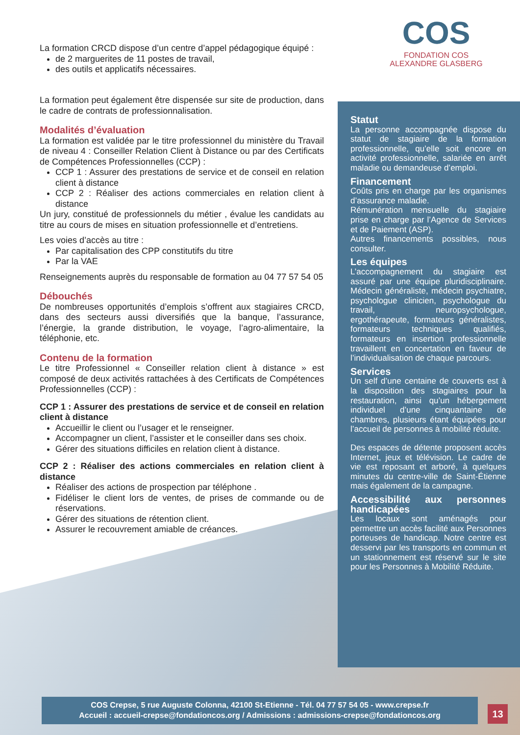COS
FONDATION COS
ALEXANDRE GLASBERG
La formation CRCD dispose d’un centre d’appel pédagogique équipé :
de 2 marguerites de 11 postes de travail,
des outils et applicatifs nécessaires.
La formation peut également être dispensée sur site de production, dans le cadre de contrats de professionnalisation.
Modalités d’évaluation
La formation est validée par le titre professionnel du ministère du Travail de niveau 4 : Conseiller Relation Client à Distance ou par des Certificats de Compétences Professionnelles (CCP) :
CCP 1 : Assurer des prestations de service et de conseil en relation client à distance
CCP 2 : Réaliser des actions commerciales en relation client à distance
Un jury, constitué de professionnels du métier , évalue les candidats au titre au cours de mises en situation professionnelle et d’entretiens.
Les voies d’accès au titre :
Par capitalisation des CPP constitutifs du titre
Par la VAE
Renseignements auprès du responsable de formation au 04 77 57 54 05
Débouchés
De nombreuses opportunités d’emplois s’offrent aux stagiaires CRCD, dans des secteurs aussi diversifiés que la banque, l’assurance, l’énergie, la grande distribution, le voyage, l’agro-alimentaire, la téléphonie, etc.
Contenu de la formation
Le titre Professionnel « Conseiller relation client à distance » est composé de deux activités rattachées à des Certificats de Compétences Professionnelles (CCP) :
CCP 1 : Assurer des prestations de service et de conseil en relation client à distance
Accueillir le client ou l’usager et le renseigner.
Accompagner un client, l’assister et le conseiller dans ses choix.
Gérer des situations difficiles en relation client à distance.
CCP 2 : Réaliser des actions commerciales en relation client à distance
Réaliser des actions de prospection par téléphone .
Fidéliser le client lors de ventes, de prises de commande ou de réservations.
Gérer des situations de rétention client.
Assurer le recouvrement amiable de créances.
Statut
La personne accompagnée dispose du statut de stagiaire de la formation professionnelle, qu’elle soit encore en activité professionnelle, salariée en arrêt maladie ou demandeuse d’emploi.
Financement
Coûts pris en charge par les organismes d’assurance maladie.
Rémunération mensuelle du stagiaire prise en charge par l’Agence de Services et de Paiement (ASP).
Autres financements possibles, nous consulter.
Les équipes
L’accompagnement du stagiaire est assuré par une équipe pluridisciplinaire. Médecin généraliste, médecin psychiatre, psychologue clinicien, psychologue du travail, neuropsychologue, ergothérapeute, formateurs généralistes, formateurs techniques qualifiés, formateurs en insertion professionnelle travaillent en concertation en faveur de l’individualisation de chaque parcours.
Services
Un self d’une centaine de couverts est à la disposition des stagiaires pour la restauration, ainsi qu’un hébergement individuel d’une cinquantaine de chambres, plusieurs étant équipées pour l’accueil de personnes à mobilité réduite.
Des espaces de détente proposent accès Internet, jeux et télévision. Le cadre de vie est reposant et arboré, à quelques minutes du centre-ville de Saint-Étienne mais également de la campagne.
Accessibilité aux personnes handicapées
Les locaux sont aménagés pour permettre un accès facilité aux Personnes porteuses de handicap. Notre centre est desservi par les transports en commun et un stationnement est réservé sur le site pour les Personnes à Mobilité Réduite.
COS Crepse, 5 rue Auguste Colonna, 42100 St-Etienne - Tél. 04 77 57 54 05 - www.crepse.fr
Accueil : accueil-crepse@fondationcos.org / Admissions : admissions-crepse@fondationcos.org
13